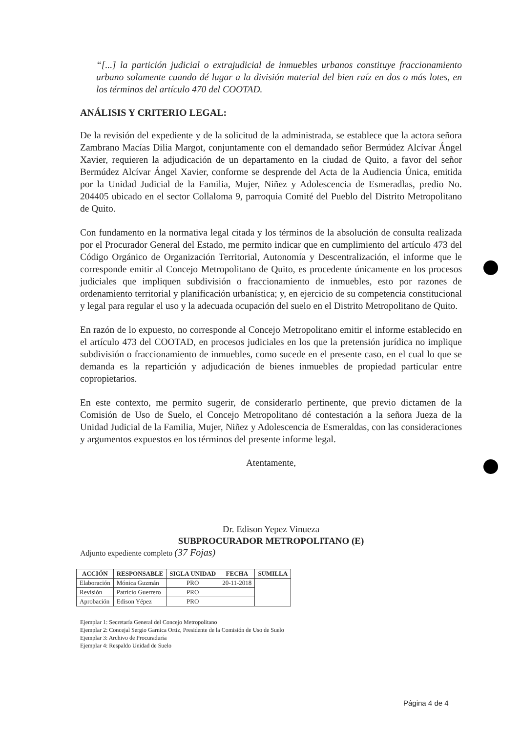“[...] la partición judicial o extrajudicial de inmuebles urbanos constituye fraccionamiento urbano solamente cuando dé lugar a la división material del bien raíz en dos o más lotes, en los términos del artículo 470 del COOTAD.
ANÁLISIS Y CRITERIO LEGAL:
De la revisión del expediente y de la solicitud de la administrada, se establece que la actora señora Zambrano Macías Dilia Margot, conjuntamente con el demandado señor Bermúdez Alcívar Ángel Xavier, requieren la adjudicación de un departamento en la ciudad de Quito, a favor del señor Bermúdez Alcívar Ángel Xavier, conforme se desprende del Acta de la Audiencia Única, emitida por la Unidad Judicial de la Familia, Mujer, Niñez y Adolescencia de Esmeradlas, predio No. 204405 ubicado en el sector Collaloma 9, parroquia Comité del Pueblo del Distrito Metropolitano de Quito.
Con fundamento en la normativa legal citada y los términos de la absolución de consulta realizada por el Procurador General del Estado, me permito indicar que en cumplimiento del artículo 473 del Código Orgánico de Organización Territorial, Autonomía y Descentralización, el informe que le corresponde emitir al Concejo Metropolitano de Quito, es procedente únicamente en los procesos judiciales que impliquen subdivisión o fraccionamiento de inmuebles, esto por razones de ordenamiento territorial y planificación urbanística; y, en ejercicio de su competencia constitucional y legal para regular el uso y la adecuada ocupación del suelo en el Distrito Metropolitano de Quito.
En razón de lo expuesto, no corresponde al Concejo Metropolitano emitir el informe establecido en el artículo 473 del COOTAD, en procesos judiciales en los que la pretensión jurídica no implique subdivisión o fraccionamiento de inmuebles, como sucede en el presente caso, en el cual lo que se demanda es la repartición y adjudicación de bienes inmuebles de propiedad particular entre copropietarios.
En este contexto, me permito sugerir, de considerarlo pertinente, que previo dictamen de la Comisión de Uso de Suelo, el Concejo Metropolitano dé contestación a la señora Jueza de la Unidad Judicial de la Familia, Mujer, Niñez y Adolescencia de Esmeraldas, con las consideraciones y argumentos expuestos en los términos del presente informe legal.
Atentamente,
Dr. Edison Yepez Vinueza
SUBPROCURADOR METROPOLITANO (E)
Adjunto expediente completo (37 Fojas)
| ACCIÓN | RESPONSABLE | SIGLA UNIDAD | FECHA | SUMILLA |
| --- | --- | --- | --- | --- |
| Elaboración | Mónica Guzmán | PRO | 20-11-2018 | |
| Revisión | Patricio Guerrero | PRO | | |
| Aprobación | Edison Yépez | PRO | | |
Ejemplar 1: Secretaría General del Concejo Metropolitano
Ejemplar 2: Concejal Sergio Garnica Ortiz, Presidente de la Comisión de Uso de Suelo
Ejemplar 3: Archivo de Procuraduría
Ejemplar 4: Respaldo Unidad de Suelo
Página 4 de 4